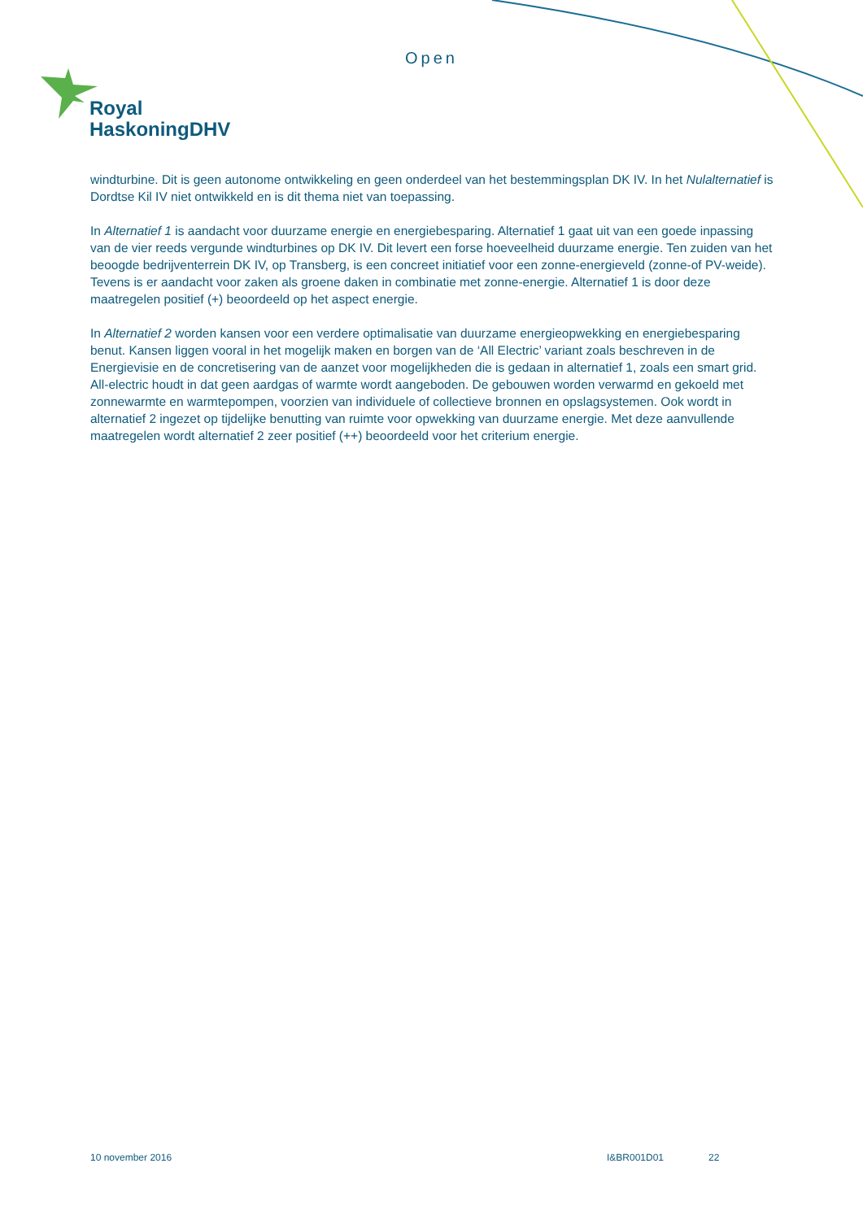Open
Royal
HaskoningDHV
windturbine. Dit is geen autonome ontwikkeling en geen onderdeel van het bestemmingsplan DK IV. In het Nulalternatief is Dordtse Kil IV niet ontwikkeld en is dit thema niet van toepassing.
In Alternatief 1 is aandacht voor duurzame energie en energiebesparing. Alternatief 1 gaat uit van een goede inpassing van de vier reeds vergunde windturbines op DK IV. Dit levert een forse hoeveelheid duurzame energie. Ten zuiden van het beoogde bedrijventerrein DK IV, op Transberg, is een concreet initiatief voor een zonne-energieveld (zonne-of PV-weide). Tevens is er aandacht voor zaken als groene daken in combinatie met zonne-energie. Alternatief 1 is door deze maatregelen positief (+) beoordeeld op het aspect energie.
In Alternatief 2 worden kansen voor een verdere optimalisatie van duurzame energieopwekking en energiebesparing benut. Kansen liggen vooral in het mogelijk maken en borgen van de ‘All Electric’ variant zoals beschreven in de Energievisie en de concretisering van de aanzet voor mogelijkheden die is gedaan in alternatief 1, zoals een smart grid. All-electric houdt in dat geen aardgas of warmte wordt aangeboden. De gebouwen worden verwarmd en gekoeld met zonnewarmte en warmtepompen, voorzien van individuele of collectieve bronnen en opslagsystemen. Ook wordt in alternatief 2 ingezet op tijdelijke benutting van ruimte voor opwekking van duurzame energie. Met deze aanvullende maatregelen wordt alternatief 2 zeer positief (++) beoordeeld voor het criterium energie.
10 november 2016 I&BR001D01 22